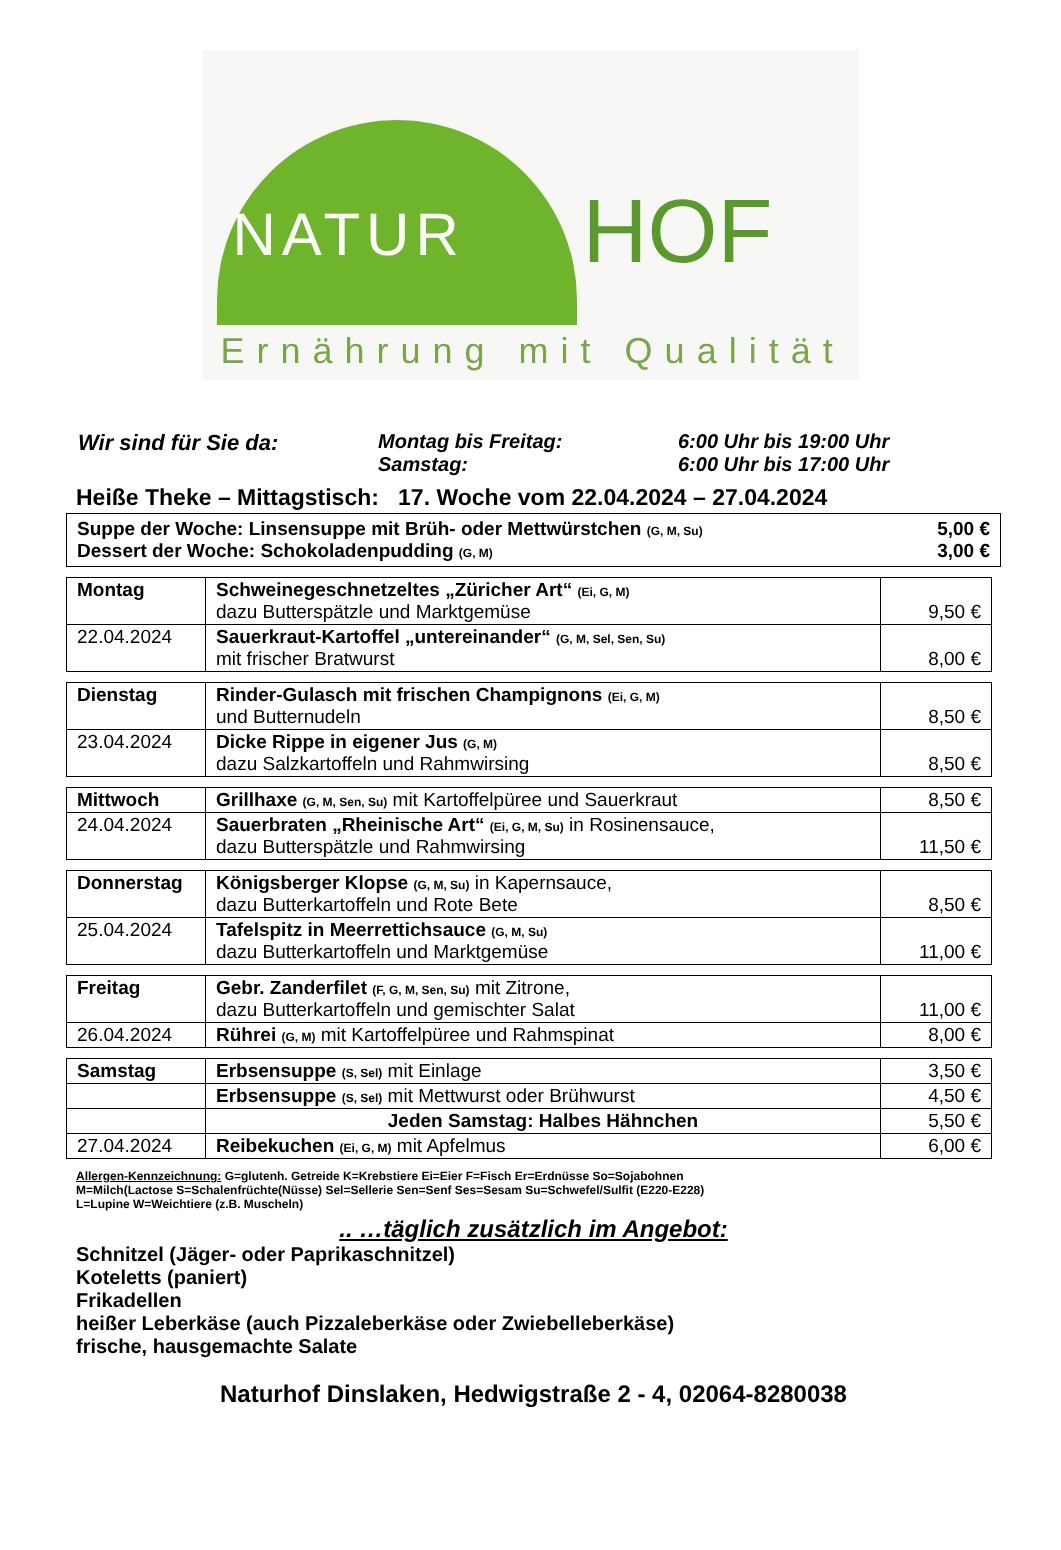NATUR HOF
Ernährung mit Qualität
Wir sind für Sie da: Montag bis Freitag:
Samstag:
6:00 Uhr bis 19:00 Uhr
6:00 Uhr bis 17:00 Uhr
Heiße Theke – Mittagstisch: 17. Woche vom 22.04.2024 – 27.04.2024
Suppe der Woche: Linsensuppe mit Brüh- oder Mettwürstchen (G, M, Su) 5,00 €
Dessert der Woche: Schokoladenpudding (G, M) 3,00 €
| Montag | Schweinegeschnetzeltes „Züricher Art“ (Ei, G, M) dazu Butterspätzle und Marktgemüse | 9,50 € |
| 22.04.2024 | Sauerkraut-Kartoffel „untereinander“ (G, M, Sel, Sen, Su) mit frischer Bratwurst | 8,00 € |
| Dienstag | Rinder-Gulasch mit frischen Champignons (Ei, G, M) und Butternudeln | 8,50 € |
| 23.04.2024 | Dicke Rippe in eigener Jus (G, M) dazu Salzkartoffeln und Rahmwirsing | 8,50 € |
| Mittwoch | Grillhaxe (G, M, Sen, Su) mit Kartoffelpüree und Sauerkraut | 8,50 € |
| 24.04.2024 | Sauerbraten „Rheinische Art“ (Ei, G, M, Su) in Rosinensauce, dazu Butterspätzle und Rahmwirsing | 11,50 € |
| Donnerstag | Königsberger Klopse (G, M, Su) in Kapernsauce, dazu Butterkartoffeln und Rote Bete | 8,50 € |
| 25.04.2024 | Tafelspitz in Meerrettichsauce (G, M, Su) dazu Butterkartoffeln und Marktgemüse | 11,00 € |
| Freitag | Gebr. Zanderfilet (F, G, M, Sen, Su) mit Zitrone, dazu Butterkartoffeln und gemischter Salat | 11,00 € |
| 26.04.2024 | Rührei (G, M) mit Kartoffelpüree und Rahmspinat | 8,00 € |
| Samstag | Erbsensuppe (S, Sel) mit Einlage | 3,50 € |
| | Erbsensuppe (S, Sel) mit Mettwurst oder Brühwurst | 4,50 € |
| | Jeden Samstag: Halbes Hähnchen | 5,50 € |
| 27.04.2024 | Reibekuchen (Ei, G, M) mit Apfelmus | 6,00 € |
Allergen-Kennzeichnung: G=glutenh. Getreide K=Krebstiere Ei=Eier F=Fisch Er=Erdnüsse So=Sojabohnen
M=Milch(Lactose S=Schalenfrüchte(Nüsse) Sel=Sellerie Sen=Senf Ses=Sesam Su=Schwefel/Sulfit (E220-E228)
L=Lupine W=Weichtiere (z.B. Muscheln)
.. …täglich zusätzlich im Angebot:
Schnitzel (Jäger- oder Paprikaschnitzel)
Koteletts (paniert)
Frikadellen
heißer Leberkäse (auch Pizzaleberkäse oder Zwiebelleberkäse)
frische, hausgemachte Salate
Naturhof Dinslaken, Hedwigstraße 2 - 4, 02064-8280038